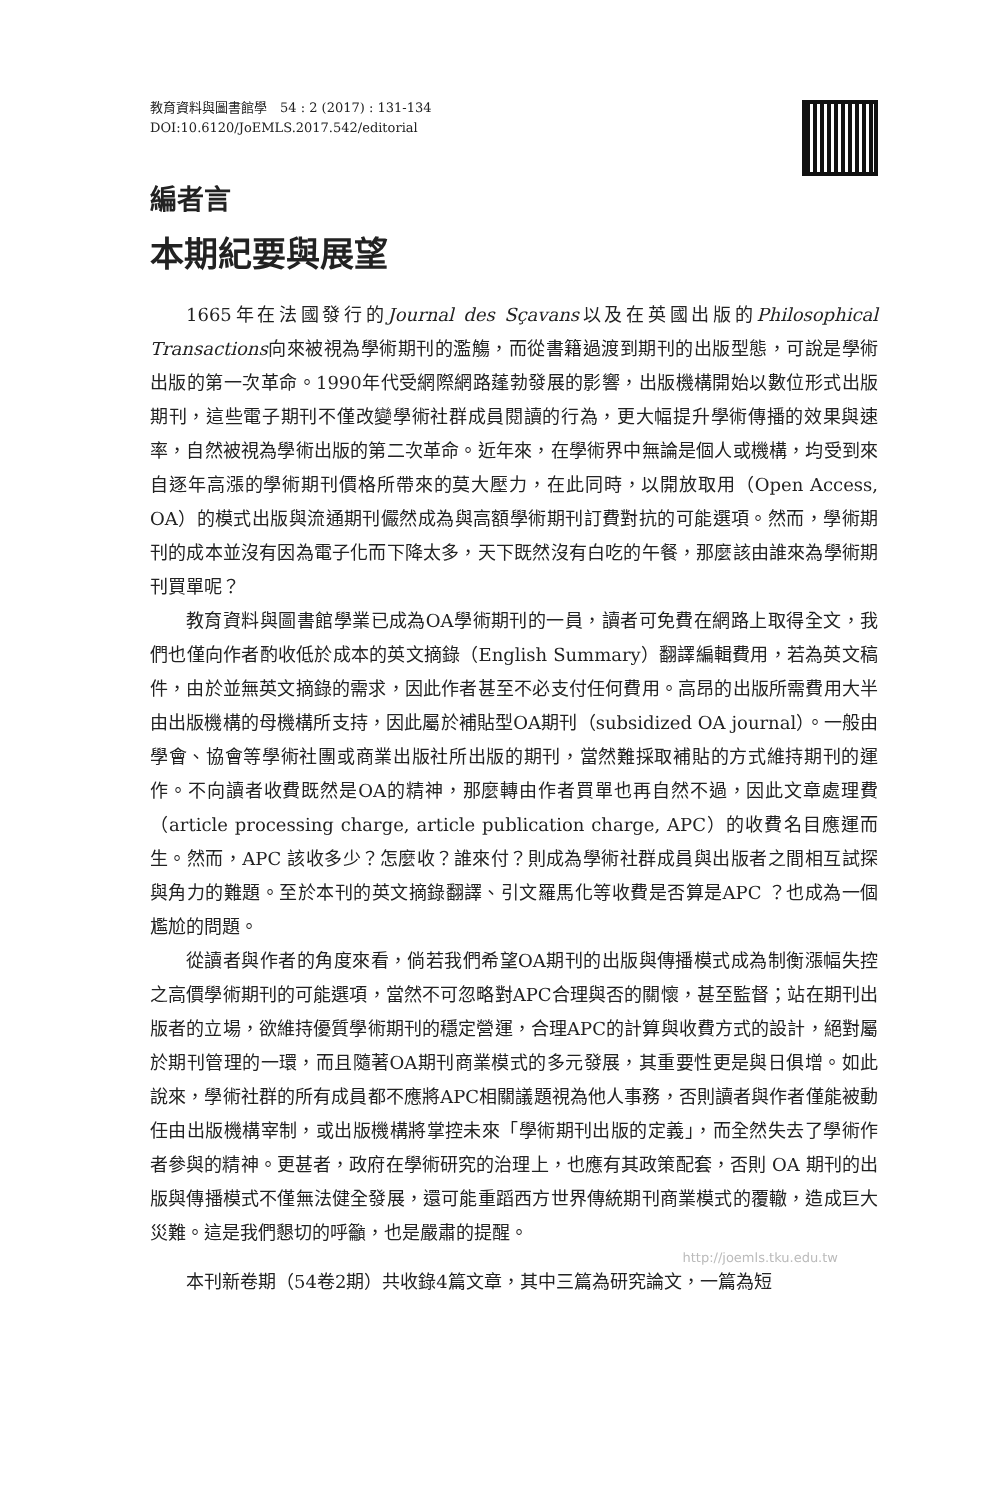教育資料與圖書館學　54 : 2 (2017) : 131-134
DOI:10.6120/JoEMLS.2017.542/editorial
編者言
本期紀要與展望
1665年在法國發行的Journal des Sçavans以及在英國出版的Philosophical Transactions向來被視為學術期刊的濫觴，而從書籍過渡到期刊的出版型態，可說是學術出版的第一次革命。1990年代受網際網路蓬勃發展的影響，出版機構開始以數位形式出版期刊，這些電子期刊不僅改變學術社群成員閱讀的行為，更大幅提升學術傳播的效果與速率，自然被視為學術出版的第二次革命。近年來，在學術界中無論是個人或機構，均受到來自逐年高漲的學術期刊價格所帶來的莫大壓力，在此同時，以開放取用（Open Access, OA）的模式出版與流通期刊儼然成為與高額學術期刊訂費對抗的可能選項。然而，學術期刊的成本並沒有因為電子化而下降太多，天下既然沒有白吃的午餐，那麼該由誰來為學術期刊買單呢？
教育資料與圖書館學業已成為OA學術期刊的一員，讀者可免費在網路上取得全文，我們也僅向作者酌收低於成本的英文摘錄（English Summary）翻譯編輯費用，若為英文稿件，由於並無英文摘錄的需求，因此作者甚至不必支付任何費用。高昂的出版所需費用大半由出版機構的母機構所支持，因此屬於補貼型OA期刊（subsidized OA journal）。一般由學會、協會等學術社團或商業出版社所出版的期刊，當然難採取補貼的方式維持期刊的運作。不向讀者收費既然是OA的精神，那麼轉由作者買單也再自然不過，因此文章處理費（article processing charge, article publication charge, APC）的收費名目應運而生。然而，APC 該收多少？怎麼收？誰來付？則成為學術社群成員與出版者之間相互試探與角力的難題。至於本刊的英文摘錄翻譯、引文羅馬化等收費是否算是APC ？也成為一個尷尬的問題。
從讀者與作者的角度來看，倘若我們希望OA期刊的出版與傳播模式成為制衡漲幅失控之高價學術期刊的可能選項，當然不可忽略對APC合理與否的關懷，甚至監督；站在期刊出版者的立場，欲維持優質學術期刊的穩定營運，合理APC的計算與收費方式的設計，絕對屬於期刊管理的一環，而且隨著OA期刊商業模式的多元發展，其重要性更是與日俱增。如此說來，學術社群的所有成員都不應將APC相關議題視為他人事務，否則讀者與作者僅能被動任由出版機構宰制，或出版機構將掌控未來「學術期刊出版的定義」，而全然失去了學術作者參與的精神。更甚者，政府在學術研究的治理上，也應有其政策配套，否則 OA 期刊的出版與傳播模式不僅無法健全發展，還可能重蹈西方世界傳統期刊商業模式的覆轍，造成巨大災難。這是我們懇切的呼籲，也是嚴肅的提醒。
http://joemls.tku.edu.tw
本刊新卷期（54卷2期）共收錄4篇文章，其中三篇為研究論文，一篇為短